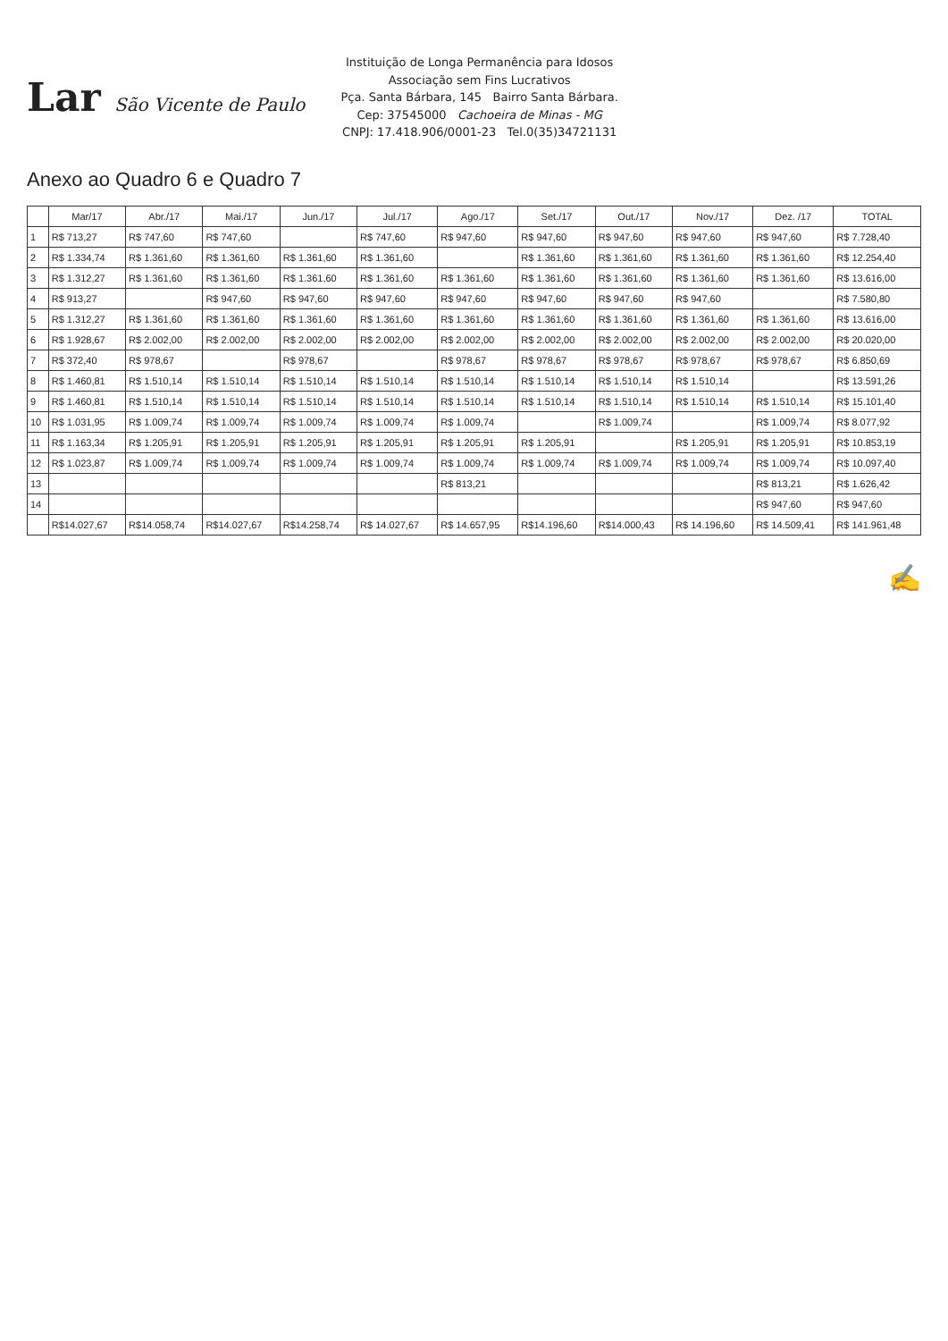Lar São Vicente de Paulo
Instituição de Longa Permanência para Idosos
Associação sem Fins Lucrativos
Pça. Santa Bárbara, 145 Bairro Santa Bárbara.
Cep: 37545000 Cachoeira de Minas - MG
CNPJ: 17.418.906/0001-23 Tel.0(35)34721131
Anexo ao Quadro 6 e Quadro 7
| | Mar/17 | Abr./17 | Mai./17 | Jun./17 | Jul./17 | Ago./17 | Set./17 | Out./17 | Nov./17 | Dez. /17 | TOTAL |
| --- | --- | --- | --- | --- | --- | --- | --- | --- | --- | --- | --- |
| 1 | R$ 713,27 | R$ 747,60 | R$ 747,60 | | R$ 747,60 | R$ 947,60 | R$ 947,60 | R$ 947,60 | R$ 947,60 | R$ 947,60 | R$ 7.728,40 |
| 2 | R$ 1.334,74 | R$ 1.361,60 | R$ 1.361,60 | R$ 1.361,60 | R$ 1.361,60 | | R$ 1.361,60 | R$ 1.361,60 | R$ 1.361,60 | R$ 1.361,60 | R$ 12.254,40 |
| 3 | R$ 1.312,27 | R$ 1.361,60 | R$ 1.361,60 | R$ 1.361,60 | R$ 1.361,60 | R$ 1.361,60 | R$ 1.361,60 | R$ 1.361,60 | R$ 1.361,60 | R$ 1.361,60 | R$ 13.616,00 |
| 4 | R$ 913,27 | | R$ 947,60 | R$ 947,60 | R$ 947,60 | R$ 947,60 | R$ 947,60 | R$ 947,60 | R$ 947,60 | | R$ 7.580,80 |
| 5 | R$ 1.312,27 | R$ 1.361,60 | R$ 1.361,60 | R$ 1.361,60 | R$ 1.361,60 | R$ 1.361,60 | R$ 1.361,60 | R$ 1.361,60 | R$ 1.361,60 | R$ 1.361,60 | R$ 13.616,00 |
| 6 | R$ 1.928,67 | R$ 2.002,00 | R$ 2.002,00 | R$ 2.002,00 | R$ 2.002,00 | R$ 2.002,00 | R$ 2.002,00 | R$ 2.002,00 | R$ 2.002,00 | R$ 2.002,00 | R$ 20.020,00 |
| 7 | R$ 372,40 | R$ 978,67 | | R$ 978,67 | | R$ 978,67 | R$ 978,67 | R$ 978,67 | R$ 978,67 | R$ 978,67 | R$ 6.850,69 |
| 8 | R$ 1.460,81 | R$ 1.510,14 | R$ 1.510,14 | R$ 1.510,14 | R$ 1.510,14 | R$ 1.510,14 | R$ 1.510,14 | R$ 1.510,14 | R$ 1.510,14 | | R$ 13.591,26 |
| 9 | R$ 1.460,81 | R$ 1.510,14 | R$ 1.510,14 | R$ 1.510,14 | R$ 1.510,14 | R$ 1.510,14 | R$ 1.510,14 | R$ 1.510,14 | R$ 1.510,14 | R$ 1.510,14 | R$ 15.101,40 |
| 10 | R$ 1.031,95 | R$ 1.009,74 | R$ 1.009,74 | R$ 1.009,74 | R$ 1.009,74 | R$ 1.009,74 | | R$ 1.009,74 | | R$ 1.009,74 | R$ 8.077,92 |
| 11 | R$ 1.163,34 | R$ 1.205,91 | R$ 1.205,91 | R$ 1.205,91 | R$ 1.205,91 | R$ 1.205,91 | R$ 1.205,91 | | R$ 1.205,91 | R$ 1.205,91 | R$ 10.853,19 |
| 12 | R$ 1.023,87 | R$ 1.009,74 | R$ 1.009,74 | R$ 1.009,74 | R$ 1.009,74 | R$ 1.009,74 | R$ 1.009,74 | R$ 1.009,74 | R$ 1.009,74 | R$ 1.009,74 | R$ 10.097,40 |
| 13 | | | | | | R$ 813,21 | | | | R$ 813,21 | R$ 1.626,42 |
| 14 | | | | | | | | | | R$ 947,60 | R$ 947,60 |
| | R$14.027,67 | R$14.058,74 | R$14.027,67 | R$14.258,74 | R$ 14.027,67 | R$ 14.657,95 | R$14.196,60 | R$14.000,43 | R$ 14.196,60 | R$ 14.509,41 | R$ 141.961,48 |
✍